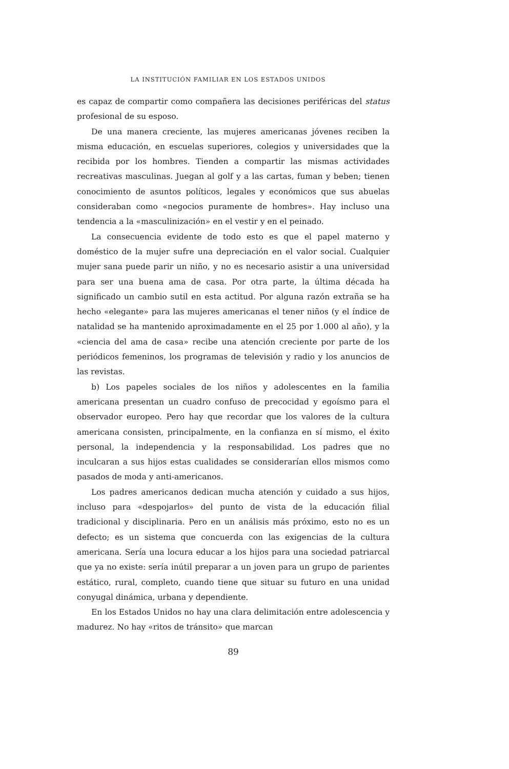LA INSTITUCIÓN FAMILIAR EN LOS ESTADOS UNIDOS
es capaz de compartir como compañera las decisiones periféricas del status profesional de su esposo.
De una manera creciente, las mujeres americanas jóvenes reciben la misma educación, en escuelas superiores, colegios y universidades que la recibida por los hombres. Tienden a compartir las mismas actividades recreativas masculinas. Juegan al golf y a las cartas, fuman y beben; tienen conocimiento de asuntos políticos, legales y económicos que sus abuelas consideraban como «negocios puramente de hombres». Hay incluso una tendencia a la «masculinización» en el vestir y en el peinado.
La consecuencia evidente de todo esto es que el papel materno y doméstico de la mujer sufre una depreciación en el valor social. Cualquier mujer sana puede parir un niño, y no es necesario asistir a una universidad para ser una buena ama de casa. Por otra parte, la última década ha significado un cambio sutil en esta actitud. Por alguna razón extraña se ha hecho «elegante» para las mujeres americanas el tener niños (y el índice de natalidad se ha mantenido aproximadamente en el 25 por 1.000 al año), y la «ciencia del ama de casa» recibe una atención creciente por parte de los periódicos femeninos, los programas de televisión y radio y los anuncios de las revistas.
b) Los papeles sociales de los niños y adolescentes en la familia americana presentan un cuadro confuso de precocidad y egoísmo para el observador europeo. Pero hay que recordar que los valores de la cultura americana consisten, principalmente, en la confianza en sí mismo, el éxito personal, la independencia y la responsabilidad. Los padres que no inculcaran a sus hijos estas cualidades se considerarían ellos mismos como pasados de moda y anti-americanos.
Los padres americanos dedican mucha atención y cuidado a sus hijos, incluso para «despojarlos» del punto de vista de la educación filial tradicional y disciplinaria. Pero en un análisis más próximo, esto no es un defecto; es un sistema que concuerda con las exigencias de la cultura americana. Sería una locura educar a los hijos para una sociedad patriarcal que ya no existe: sería inútil preparar a un joven para un grupo de parientes estático, rural, completo, cuando tiene que situar su futuro en una unidad conyugal dinámica, urbana y dependiente.
En los Estados Unidos no hay una clara delimitación entre adolescencia y madurez. No hay «ritos de tránsito» que marcan
89